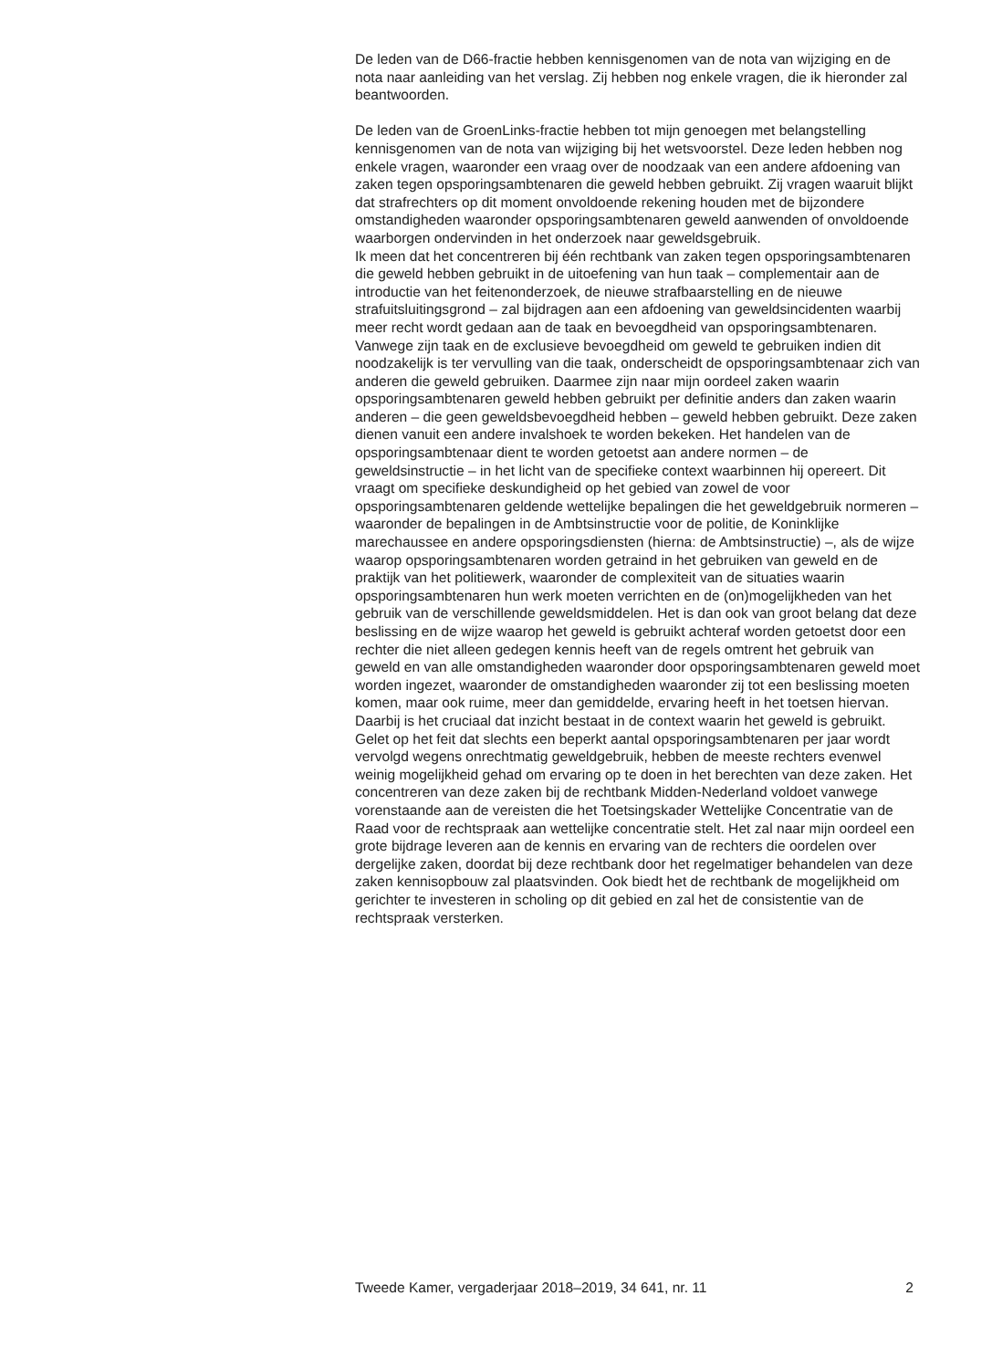De leden van de D66-fractie hebben kennisgenomen van de nota van wijziging en de nota naar aanleiding van het verslag. Zij hebben nog enkele vragen, die ik hieronder zal beantwoorden.
De leden van de GroenLinks-fractie hebben tot mijn genoegen met belangstelling kennisgenomen van de nota van wijziging bij het wetsvoorstel. Deze leden hebben nog enkele vragen, waaronder een vraag over de noodzaak van een andere afdoening van zaken tegen opsporingsambtenaren die geweld hebben gebruikt. Zij vragen waaruit blijkt dat strafrechters op dit moment onvoldoende rekening houden met de bijzondere omstandigheden waaronder opsporingsambtenaren geweld aanwenden of onvoldoende waarborgen ondervinden in het onderzoek naar geweldsgebruik.
Ik meen dat het concentreren bij één rechtbank van zaken tegen opsporingsambtenaren die geweld hebben gebruikt in de uitoefening van hun taak – complementair aan de introductie van het feitenonderzoek, de nieuwe strafbaarstelling en de nieuwe strafuitsluitingsgrond – zal bijdragen aan een afdoening van geweldsincidenten waarbij meer recht wordt gedaan aan de taak en bevoegdheid van opsporingsambtenaren. Vanwege zijn taak en de exclusieve bevoegdheid om geweld te gebruiken indien dit noodzakelijk is ter vervulling van die taak, onderscheidt de opsporingsambtenaar zich van anderen die geweld gebruiken. Daarmee zijn naar mijn oordeel zaken waarin opsporingsambtenaren geweld hebben gebruikt per definitie anders dan zaken waarin anderen – die geen geweldsbevoegdheid hebben – geweld hebben gebruikt. Deze zaken dienen vanuit een andere invalshoek te worden bekeken. Het handelen van de opsporingsambtenaar dient te worden getoetst aan andere normen – de geweldsinstructie – in het licht van de specifieke context waarbinnen hij opereert. Dit vraagt om specifieke deskundigheid op het gebied van zowel de voor opsporingsambtenaren geldende wettelijke bepalingen die het geweldgebruik normeren – waaronder de bepalingen in de Ambtsinstructie voor de politie, de Koninklijke marechaussee en andere opsporingsdiensten (hierna: de Ambtsinstructie) –, als de wijze waarop opsporingsambtenaren worden getraind in het gebruiken van geweld en de praktijk van het politiewerk, waaronder de complexiteit van de situaties waarin opsporingsambtenaren hun werk moeten verrichten en de (on)mogelijkheden van het gebruik van de verschillende geweldsmiddelen. Het is dan ook van groot belang dat deze beslissing en de wijze waarop het geweld is gebruikt achteraf worden getoetst door een rechter die niet alleen gedegen kennis heeft van de regels omtrent het gebruik van geweld en van alle omstandigheden waaronder door opsporingsambtenaren geweld moet worden ingezet, waaronder de omstandigheden waaronder zij tot een beslissing moeten komen, maar ook ruime, meer dan gemiddelde, ervaring heeft in het toetsen hiervan. Daarbij is het cruciaal dat inzicht bestaat in de context waarin het geweld is gebruikt. Gelet op het feit dat slechts een beperkt aantal opsporingsambtenaren per jaar wordt vervolgd wegens onrechtmatig geweldgebruik, hebben de meeste rechters evenwel weinig mogelijkheid gehad om ervaring op te doen in het berechten van deze zaken. Het concentreren van deze zaken bij de rechtbank Midden-Nederland voldoet vanwege vorenstaande aan de vereisten die het Toetsingskader Wettelijke Concentratie van de Raad voor de rechtspraak aan wettelijke concentratie stelt. Het zal naar mijn oordeel een grote bijdrage leveren aan de kennis en ervaring van de rechters die oordelen over dergelijke zaken, doordat bij deze rechtbank door het regelmatiger behandelen van deze zaken kennisopbouw zal plaatsvinden. Ook biedt het de rechtbank de mogelijkheid om gerichter te investeren in scholing op dit gebied en zal het de consistentie van de rechtspraak versterken.
Tweede Kamer, vergaderjaar 2018–2019, 34 641, nr. 11 2